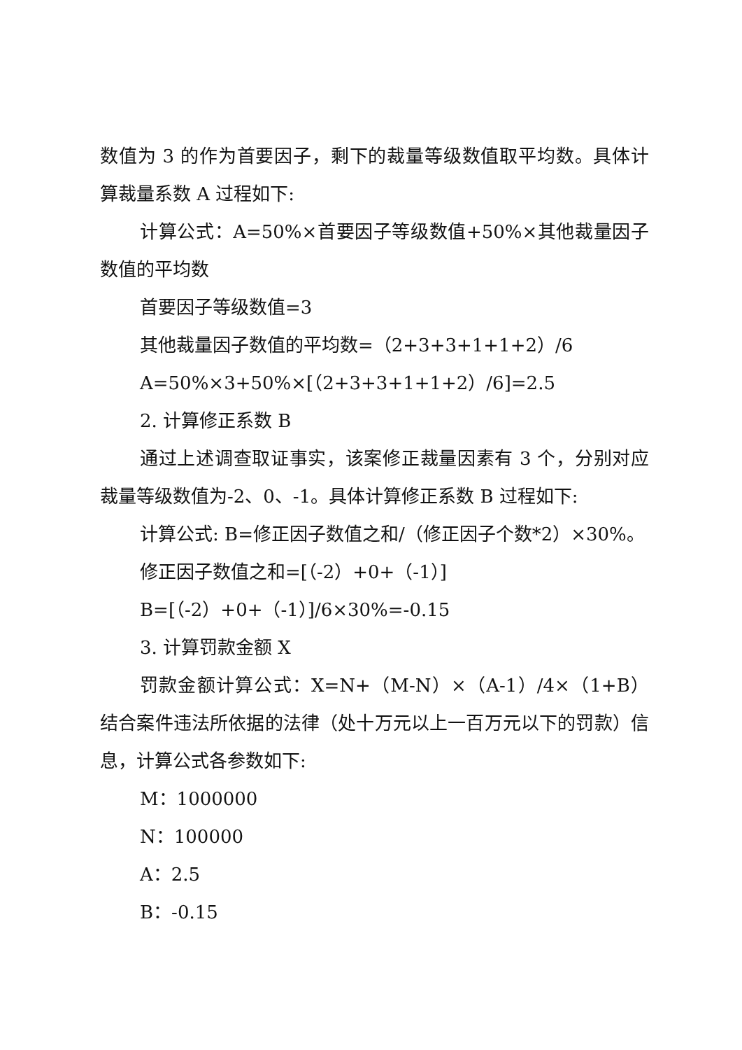数值为 3 的作为首要因子，剩下的裁量等级数值取平均数。具体计算裁量系数 A 过程如下:
计算公式：A=50%×首要因子等级数值+50%×其他裁量因子数值的平均数
首要因子等级数值=3
其他裁量因子数值的平均数=（2+3+3+1+1+2）/6
A=50%×3+50%×[（2+3+3+1+1+2）/6]=2.5
2. 计算修正系数 B
通过上述调查取证事实，该案修正裁量因素有 3 个，分别对应裁量等级数值为-2、0、-1。具体计算修正系数 B 过程如下:
计算公式: B=修正因子数值之和/（修正因子个数*2）×30%。
修正因子数值之和=[（-2）+0+（-1）]
B=[（-2）+0+（-1）]/6×30%=-0.15
3. 计算罚款金额 X
罚款金额计算公式：X=N+（M-N）×（A-1）/4×（1+B）结合案件违法所依据的法律（处十万元以上一百万元以下的罚款）信息，计算公式各参数如下:
M：1000000
N：100000
A：2.5
B：-0.15